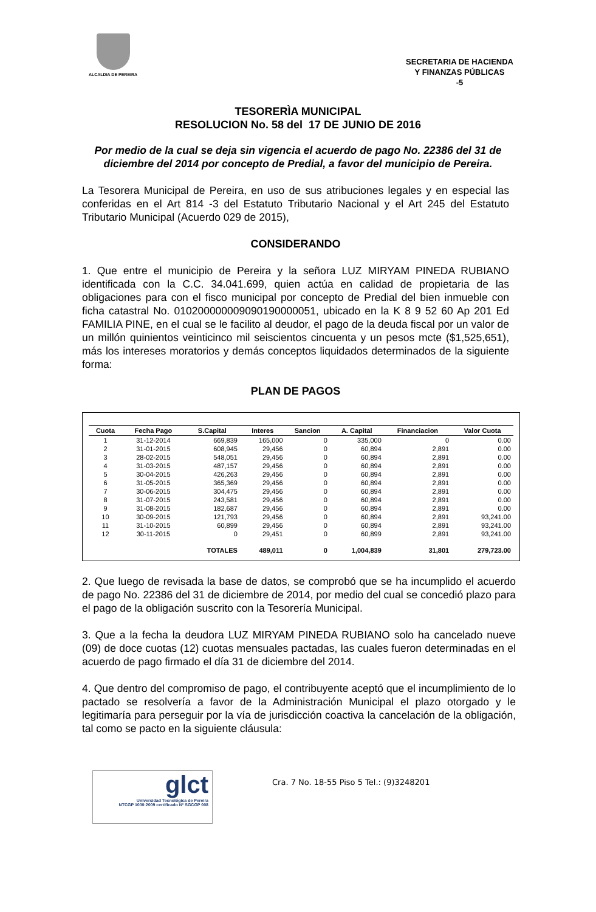ALCALDIA DE PEREIRA
SECRETARIA DE HACIENDA
Y FINANZAS PÚBLICAS
-5
TESORERÌA MUNICIPAL
RESOLUCION No. 58 del 17 DE JUNIO DE 2016
Por medio de la cual se deja sin vigencia el acuerdo de pago No. 22386 del 31 de diciembre del 2014 por concepto de Predial, a favor del municipio de Pereira.
La Tesorera Municipal de Pereira, en uso de sus atribuciones legales y en especial las conferidas en el Art 814 -3 del Estatuto Tributario Nacional y el Art 245 del Estatuto Tributario Municipal (Acuerdo 029 de 2015),
CONSIDERANDO
1. Que entre el municipio de Pereira y la señora LUZ MIRYAM PINEDA RUBIANO identificada con la C.C. 34.041.699, quien actúa en calidad de propietaria de las obligaciones para con el fisco municipal por concepto de Predial del bien inmueble con ficha catastral No. 010200000009090190000051, ubicado en la K 8 9 52 60 Ap 201 Ed FAMILIA PINE, en el cual se le facilito al deudor, el pago de la deuda fiscal por un valor de un millón quinientos veinticinco mil seiscientos cincuenta y un pesos mcte ($1,525,651), más los intereses moratorios y demás conceptos liquidados determinados de la siguiente forma:
PLAN DE PAGOS
| Cuota | Fecha Pago | S.Capital | Interes | Sancion | A. Capital | Financiacion | Valor Cuota |
| --- | --- | --- | --- | --- | --- | --- | --- |
| 1 | 31-12-2014 | 669,839 | 165,000 | 0 | 335,000 | 0 | 0.00 |
| 2 | 31-01-2015 | 608,945 | 29,456 | 0 | 60,894 | 2,891 | 0.00 |
| 3 | 28-02-2015 | 548,051 | 29,456 | 0 | 60,894 | 2,891 | 0.00 |
| 4 | 31-03-2015 | 487,157 | 29,456 | 0 | 60,894 | 2,891 | 0.00 |
| 5 | 30-04-2015 | 426,263 | 29,456 | 0 | 60,894 | 2,891 | 0.00 |
| 6 | 31-05-2015 | 365,369 | 29,456 | 0 | 60,894 | 2,891 | 0.00 |
| 7 | 30-06-2015 | 304,475 | 29,456 | 0 | 60,894 | 2,891 | 0.00 |
| 8 | 31-07-2015 | 243,581 | 29,456 | 0 | 60,894 | 2,891 | 0.00 |
| 9 | 31-08-2015 | 182,687 | 29,456 | 0 | 60,894 | 2,891 | 0.00 |
| 10 | 30-09-2015 | 121,793 | 29,456 | 0 | 60,894 | 2,891 | 93,241.00 |
| 11 | 31-10-2015 | 60,899 | 29,456 | 0 | 60,894 | 2,891 | 93,241.00 |
| 12 | 30-11-2015 | 0 | 29,451 | 0 | 60,899 | 2,891 | 93,241.00 |
| | | TOTALES | 489,011 | 0 | 1,004,839 | 31,801 | 279,723.00 |
2. Que luego de revisada la base de datos, se comprobó que se ha incumplido el acuerdo de pago No. 22386 del 31 de diciembre de 2014, por medio del cual se concedió plazo para el pago de la obligación suscrito con la Tesorería Municipal.
3. Que a la fecha la deudora LUZ MIRYAM PINEDA RUBIANO solo ha cancelado nueve (09) de doce cuotas (12) cuotas mensuales pactadas, las cuales fueron determinadas en el acuerdo de pago firmado el día 31 de diciembre del 2014.
4. Que dentro del compromiso de pago, el contribuyente aceptó que el incumplimiento de lo pactado se resolvería a favor de la Administración Municipal el plazo otorgado y le legitimaría para perseguir por la vía de jurisdicción coactiva la cancelación de la obligación, tal como se pacto en la siguiente cláusula:
glct
Universidad Tecnológica de Pereira
NTCGP 1000:2009 certificado Nº SGCGP 008
Cra. 7 No. 18-55 Piso 5 Tel.: (9)3248201